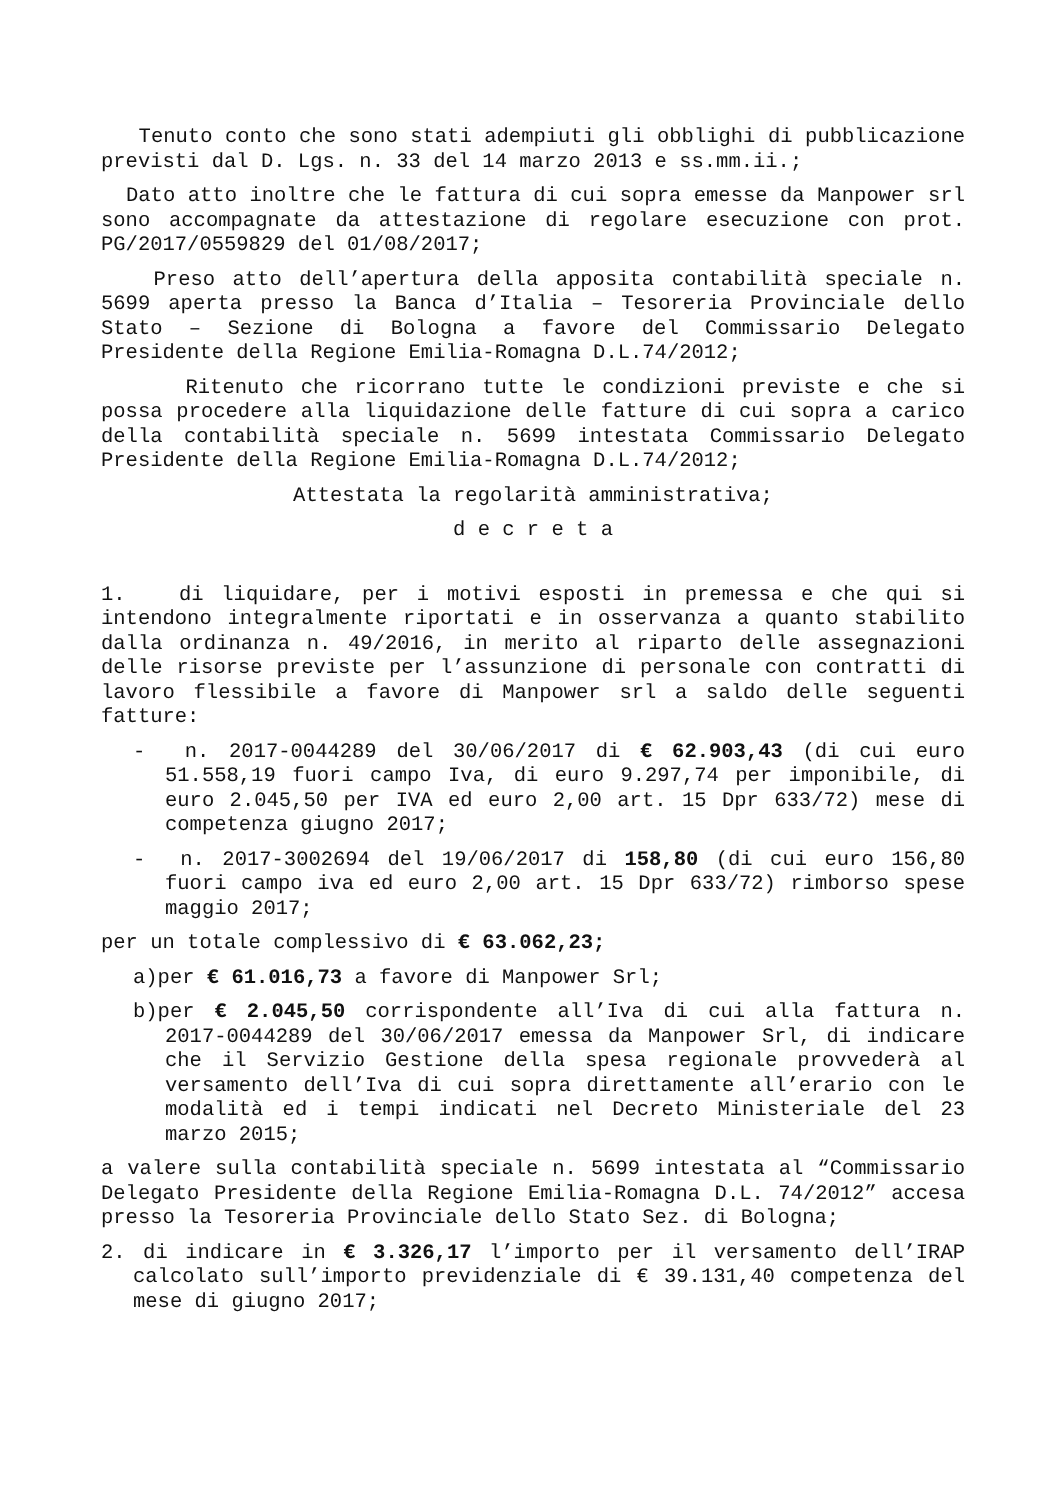Tenuto conto che sono stati adempiuti gli obblighi di pubblicazione previsti dal D. Lgs. n. 33 del 14 marzo 2013 e ss.mm.ii.;
Dato atto inoltre che le fattura di cui sopra emesse da Manpower srl sono accompagnate da attestazione di regolare esecuzione con prot. PG/2017/0559829 del 01/08/2017;
Preso atto dell’apertura della apposita contabilità speciale n. 5699 aperta presso la Banca d’Italia – Tesoreria Provinciale dello Stato – Sezione di Bologna a favore del Commissario Delegato Presidente della Regione Emilia-Romagna D.L.74/2012;
Ritenuto che ricorrano tutte le condizioni previste e che si possa procedere alla liquidazione delle fatture di cui sopra a carico della contabilità speciale n. 5699 intestata Commissario Delegato Presidente della Regione Emilia-Romagna D.L.74/2012;
Attestata la regolarità amministrativa;
d e c r e t a
1. di liquidare, per i motivi esposti in premessa e che qui si intendono integralmente riportati e in osservanza a quanto stabilito dalla ordinanza n. 49/2016, in merito al riparto delle assegnazioni delle risorse previste per l’assunzione di personale con contratti di lavoro flessibile a favore di Manpower srl a saldo delle seguenti fatture:
- n. 2017-0044289 del 30/06/2017 di € 62.903,43 (di cui euro 51.558,19 fuori campo Iva, di euro 9.297,74 per imponibile, di euro 2.045,50 per IVA ed euro 2,00 art. 15 Dpr 633/72) mese di competenza giugno 2017;
- n. 2017-3002694 del 19/06/2017 di 158,80 (di cui euro 156,80 fuori campo iva ed euro 2,00 art. 15 Dpr 633/72) rimborso spese maggio 2017;
per un totale complessivo di € 63.062,23;
a)per € 61.016,73 a favore di Manpower Srl;
b)per € 2.045,50 corrispondente all’Iva di cui alla fattura n. 2017-0044289 del 30/06/2017 emessa da Manpower Srl, di indicare che il Servizio Gestione della spesa regionale provvederà al versamento dell’Iva di cui sopra direttamente all’erario con le modalità ed i tempi indicati nel Decreto Ministeriale del 23 marzo 2015;
a valere sulla contabilità speciale n. 5699 intestata al “Commissario Delegato Presidente della Regione Emilia-Romagna D.L. 74/2012” accesa presso la Tesoreria Provinciale dello Stato Sez. di Bologna;
2. di indicare in € 3.326,17 l’importo per il versamento dell’IRAP calcolato sull’importo previdenziale di € 39.131,40 competenza del mese di giugno 2017;